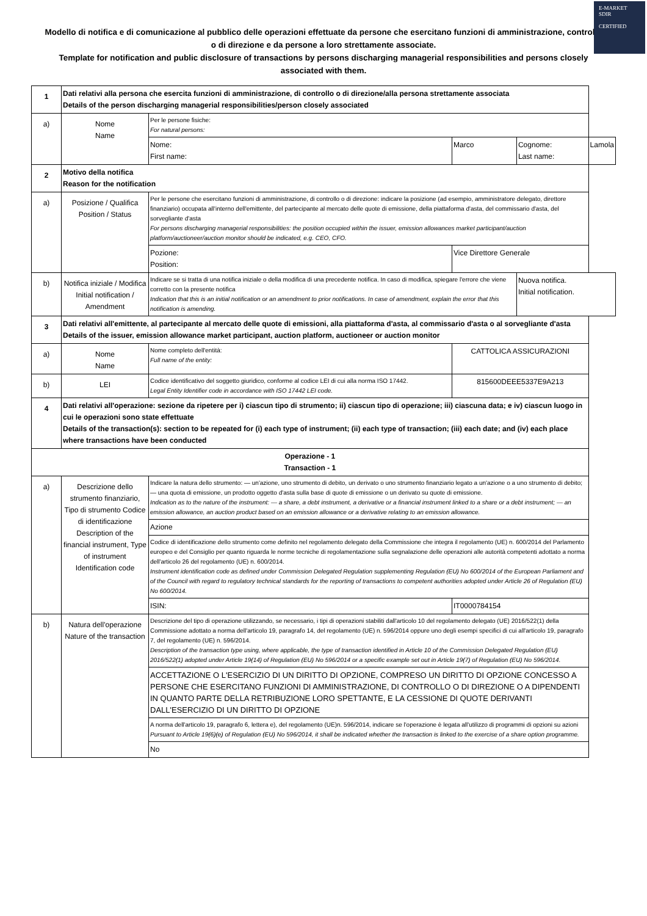E-MARKET
SDIR
CERTIFIED
Modello di notifica e di comunicazione al pubblico delle operazioni effettuate da persone che esercitano funzioni di amministrazione, controllo o di direzione e da persone a loro strettamente associate.
Template for notification and public disclosure of transactions by persons discharging managerial responsibilities and persons closely associated with them.
| 1 | Dati relativi alla persona che esercita funzioni di amministrazione, di controllo o di direzione/alla persona strettamente associata Details of the person discharging managerial responsibilities/person closely associated | | | | |
| a) | Nome Name | Per le persone fisiche: For natural persons: | | | |
| | | Nome: First name: | Marco | Cognome: Last name: | Lamola |
| 2 | Motivo della notifica Reason for the notification | | | | |
| a) | Posizione / Qualifica Position / Status | Per le persone che esercitano funzioni di amministrazione, di controllo o di direzione: indicare la posizione (ad esempio, amministratore delegato, direttore finanziario) occupata all'interno dell'emittente, del partecipante al mercato delle quote di emissione, della piattaforma d'asta, del commissario d'asta, del sorvegliante d'asta For persons discharging managerial responsibilities: the position occupied within the issuer, emission allowances market participant/auction platform/auctioneer/auction monitor should be indicated, e.g. CEO, CFO. | | | |
| | | Pozione: Position: | Vice Direttore Generale | | |
| b) | Notifica iniziale / Modifica Initial notification / Amendment | Indicare se si tratta di una notifica iniziale o della modifica di una precedente notifica. In caso di modifica, spiegare l'errore che viene corretto con la presente notifica Indication that this is an initial notification or an amendment to prior notifications. In case of amendment, explain the error that this notification is amending. | | Nuova notifica. Initial notification. | |
| 3 | Dati relativi all'emittente, al partecipante al mercato delle quote di emissioni, alla piattaforma d'asta, al commissario d'asta o al sorvegliante d'asta Details of the issuer, emission allowance market participant, auction platform, auctioneer or auction monitor | | | | |
| a) | Nome Name | Nome completo dell'entità: Full name of the entity: | CATTOLICA ASSICURAZIONI | | |
| b) | LEI | Codice identificativo del soggetto giuridico, conforme al codice LEI di cui alla norma ISO 17442. Legal Entity Identifier code in accordance with ISO 17442 LEI code. | 815600DEEE5337E9A213 | | |
| 4 | Dati relativi all'operazione: sezione da ripetere per i) ciascun tipo di strumento; ii) ciascun tipo di operazione; iii) ciascuna data; e iv) ciascun luogo in cui le operazioni sono state effettuate Details of the transaction(s): section to be repeated for (i) each type of instrument; (ii) each type of transaction; (iii) each date; and (iv) each place where transactions have been conducted | | | | |
| Operazione - 1 Transaction - 1 | | | | | |
| a) | Descrizione dello strumento finanziario, Tipo di strumento Codice di identificazione Description of the financial instrument, Type of instrument Identification code | Indicare la natura dello strumento: — un'azione, uno strumento di debito, un derivato o uno strumento finanziario legato a un'azione o a uno strumento di debito; — una quota di emissione, un prodotto oggetto d'asta sulla base di quote di emissione o un derivato su quote di emissione. Indication as to the nature of the instrument: — a share, a debt instrument, a derivative or a financial instrument linked to a share or a debt instrument; — an emission allowance, an auction product based on an emission allowance or a derivative relating to an emission allowance. | | | |
| | | Azione | | | |
| | | Codice di identificazione dello strumento come definito nel regolamento delegato della Commissione che integra il regolamento (UE) n. 600/2014 del Parlamento europeo e del Consiglio per quanto riguarda le norme tecniche di regolamentazione sulla segnalazione delle operazioni alle autorità competenti adottato a norma dell'articolo 26 del regolamento (UE) n. 600/2014. Instrument identification code as defined under Commission Delegated Regulation supplementing Regulation (EU) No 600/2014 of the European Parliament and of the Council with regard to regulatory technical standards for the reporting of transactions to competent authorities adopted under Article 26 of Regulation (EU) No 600/2014. | | | |
| | | ISIN: | IT0000784154 | | |
| b) | Natura dell'operazione Nature of the transaction | Descrizione del tipo di operazione utilizzando, se necessario, i tipi di operazioni stabiliti dall'articolo 10 del regolamento delegato (UE) 2016/522(1) della Commissione adottato a norma dell'articolo 19, paragrafo 14, del regolamento (UE) n. 596/2014 oppure uno degli esempi specifici di cui all'articolo 19, paragrafo 7, del regolamento (UE) n. 596/2014. Description of the transaction type using, where applicable, the type of transaction identified in Article 10 of the Commission Delegated Regulation (EU) 2016/522(1) adopted under Article 19(14) of Regulation (EU) No 596/2014 or a specific example set out in Article 19(7) of Regulation (EU) No 596/2014. | | | |
| | | ACCETTAZIONE O L'ESERCIZIO DI UN DIRITTO DI OPZIONE, COMPRESO UN DIRITTO DI OPZIONE CONCESSO A PERSONE CHE ESERCITANO FUNZIONI DI AMMINISTRAZIONE, DI CONTROLLO O DI DIREZIONE O A DIPENDENTI IN QUANTO PARTE DELLA RETRIBUZIONE LORO SPETTANTE, E LA CESSIONE DI QUOTE DERIVANTI DALL'ESERCIZIO DI UN DIRITTO DI OPZIONE | | | |
| | | A norma dell'articolo 19, paragrafo 6, lettera e), del regolamento (UE)n. 596/2014, indicare se l'operazione è legata all'utilizzo di programmi di opzioni su azioni Pursuant to Article 19(6)(e) of Regulation (EU) No 596/2014, it shall be indicated whether the transaction is linked to the exercise of a share option programme. | | | |
| | | No | | | |